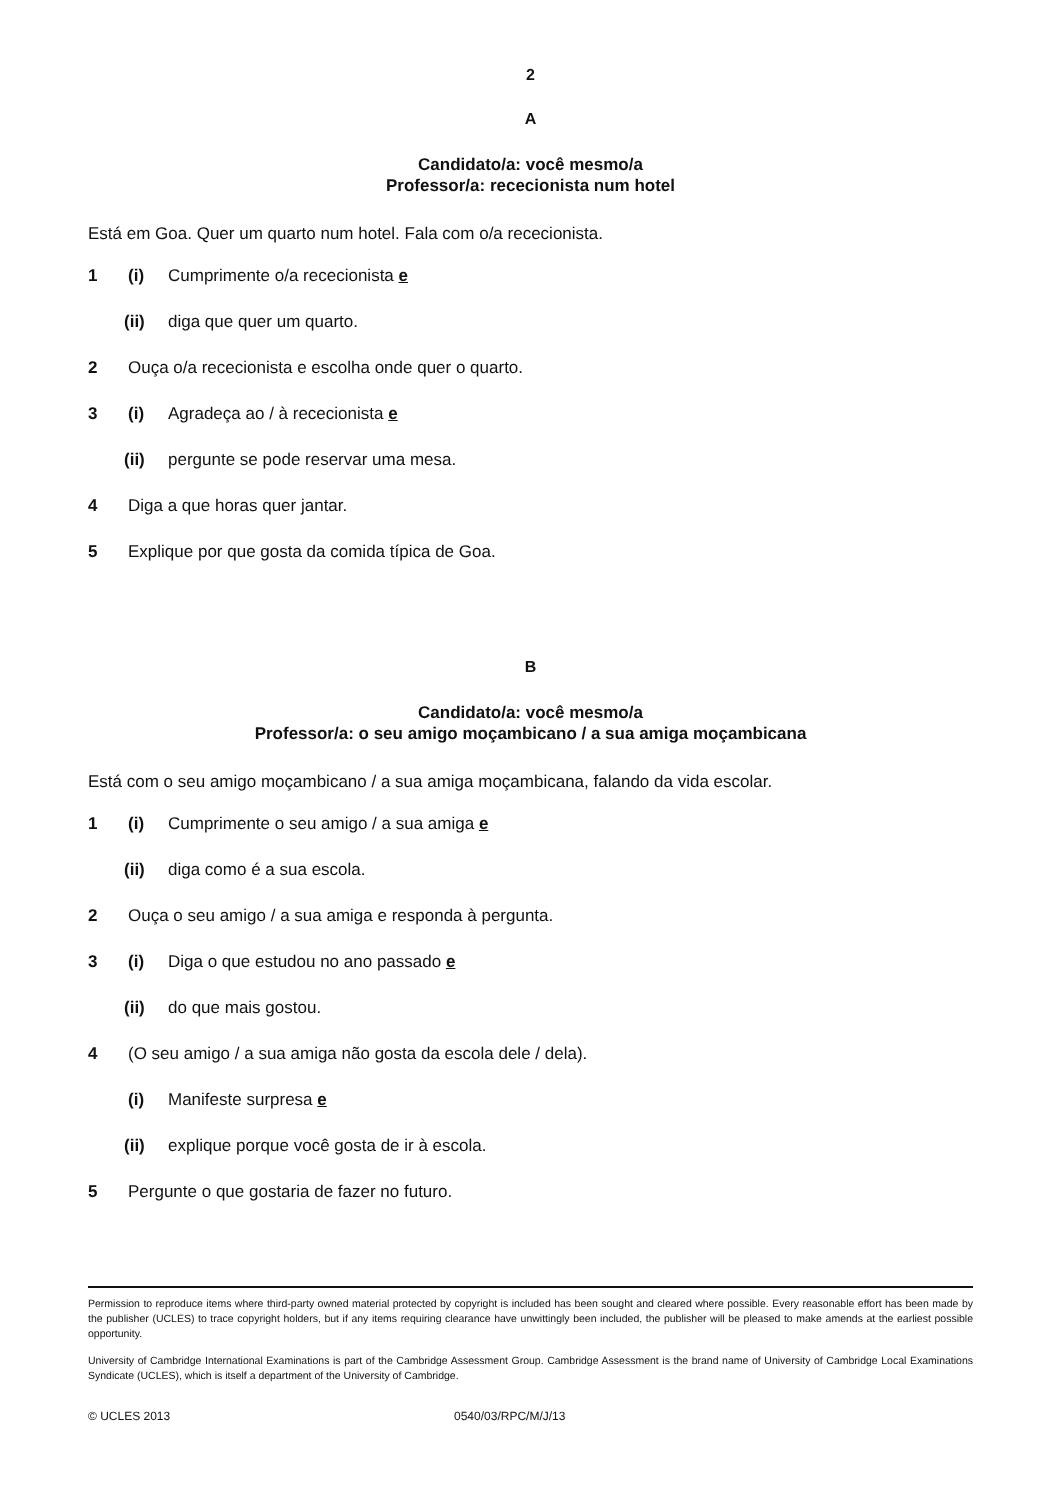2
A
Candidato/a: você mesmo/a
Professor/a: rececionista num hotel
Está em Goa. Quer um quarto num hotel. Fala com o/a rececionista.
1 (i) Cumprimente o/a rececionista e
(ii) diga que quer um quarto.
2 Ouça o/a rececionista e escolha onde quer o quarto.
3 (i) Agradeça ao / à rececionista e
(ii) pergunte se pode reservar uma mesa.
4 Diga a que horas quer jantar.
5 Explique por que gosta da comida típica de Goa.
B
Candidato/a: você mesmo/a
Professor/a: o seu amigo moçambicano / a sua amiga moçambicana
Está com o seu amigo moçambicano / a sua amiga moçambicana, falando da vida escolar.
1 (i) Cumprimente o seu amigo / a sua amiga e
(ii) diga como é a sua escola.
2 Ouça o seu amigo / a sua amiga e responda à pergunta.
3 (i) Diga o que estudou no ano passado e
(ii) do que mais gostou.
4 (O seu amigo / a sua amiga não gosta da escola dele / dela).
(i) Manifeste surpresa e
(ii) explique porque você gosta de ir à escola.
5 Pergunte o que gostaria de fazer no futuro.
Permission to reproduce items where third-party owned material protected by copyright is included has been sought and cleared where possible. Every reasonable effort has been made by the publisher (UCLES) to trace copyright holders, but if any items requiring clearance have unwittingly been included, the publisher will be pleased to make amends at the earliest possible opportunity.
University of Cambridge International Examinations is part of the Cambridge Assessment Group. Cambridge Assessment is the brand name of University of Cambridge Local Examinations Syndicate (UCLES), which is itself a department of the University of Cambridge.
© UCLES 2013 0540/03/RPC/M/J/13